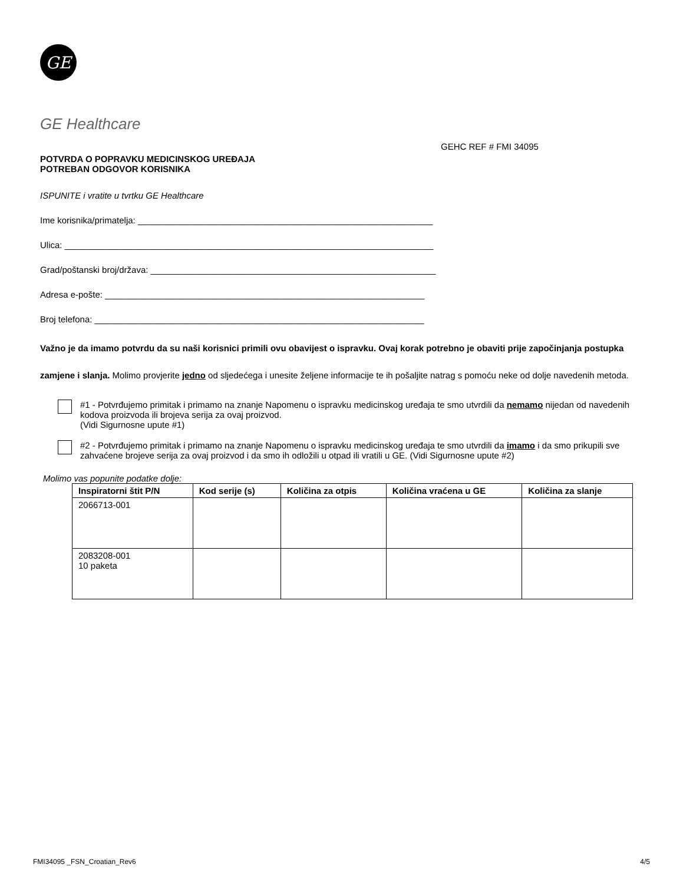GE
GE Healthcare
GEHC REF # FMI 34095
POTVRDA O POPRAVKU MEDICINSKOG UREĐAJA
POTREBAN ODGOVOR KORISNIKA
ISPUNITE i vratite u tvrtku GE Healthcare
Ime korisnika/primatelja: ____________________________________________________________
Ulica: ___________________________________________________________________________
Grad/poštanski broj/država: __________________________________________________________
Adresa e-pošte: _________________________________________________________________
Broj telefona: ___________________________________________________________________
Važno je da imamo potvrdu da su naši korisnici primili ovu obavijest o ispravku. Ovaj korak potrebno je obaviti prije započinjanja postupka zamjene i slanja. Molimo provjerite jedno od sljedećega i unesite željene informacije te ih pošaljite natrag s pomoću neke od dolje navedenih metoda.
#1 - Potvrđujemo primitak i primamo na znanje Napomenu o ispravku medicinskog uređaja te smo utvrdili da nemamo nijedan od navedenih kodova proizvoda ili brojeva serija za ovaj proizvod.
(Vidi Sigurnosne upute #1)
#2 - Potvrđujemo primitak i primamo na znanje Napomenu o ispravku medicinskog uređaja te smo utvrdili da imamo i da smo prikupili sve zahvaćene brojeve serija za ovaj proizvod i da smo ih odložili u otpad ili vratili u GE. (Vidi Sigurnosne upute #2)
Molimo vas popunite podatke dolje:
| Inspiratorni štit P/N | Kod serije (s) | Količina za otpis | Količina vraćena u GE | Količina za slanje |
| --- | --- | --- | --- | --- |
| 2066713-001 | | | | |
| 2083208-001 10 paketa | | | | |
FMI34095 _FSN_Croatian_Rev6 4/5